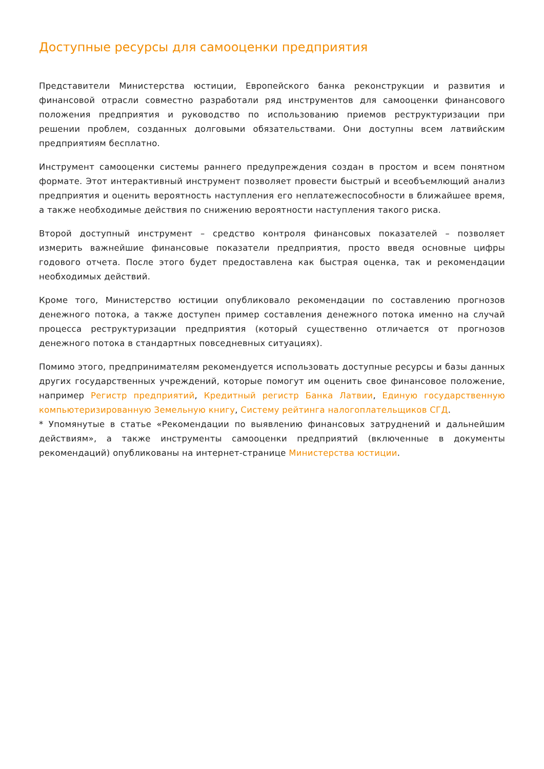Доступные ресурсы для самооценки предприятия
Представители Министерства юстиции, Европейского банка реконструкции и развития и финансовой отрасли совместно разработали ряд инструментов для самооценки финансового положения предприятия и руководство по использованию приемов реструктуризации при решении проблем, созданных долговыми обязательствами. Они доступны всем латвийским предприятиям бесплатно.
Инструмент самооценки системы раннего предупреждения создан в простом и всем понятном формате. Этот интерактивный инструмент позволяет провести быстрый и всеобъемлющий анализ предприятия и оценить вероятность наступления его неплатежеспособности в ближайшее время, а также необходимые действия по снижению вероятности наступления такого риска.
Второй доступный инструмент – средство контроля финансовых показателей – позволяет измерить важнейшие финансовые показатели предприятия, просто введя основные цифры годового отчета. После этого будет предоставлена как быстрая оценка, так и рекомендации необходимых действий.
Кроме того, Министерство юстиции опубликовало рекомендации по составлению прогнозов денежного потока, а также доступен пример составления денежного потока именно на случай процесса реструктуризации предприятия (который существенно отличается от прогнозов денежного потока в стандартных повседневных ситуациях).
Помимо этого, предпринимателям рекомендуется использовать доступные ресурсы и базы данных других государственных учреждений, которые помогут им оценить свое финансовое положение, например Регистр предприятий, Кредитный регистр Банка Латвии, Единую государственную компьютеризированную Земельную книгу, Систему рейтинга налогоплательщиков СГД.
* Упомянутые в статье «Рекомендации по выявлению финансовых затруднений и дальнейшим действиям», а также инструменты самооценки предприятий (включенные в документы рекомендаций) опубликованы на интернет-странице Министерства юстиции.